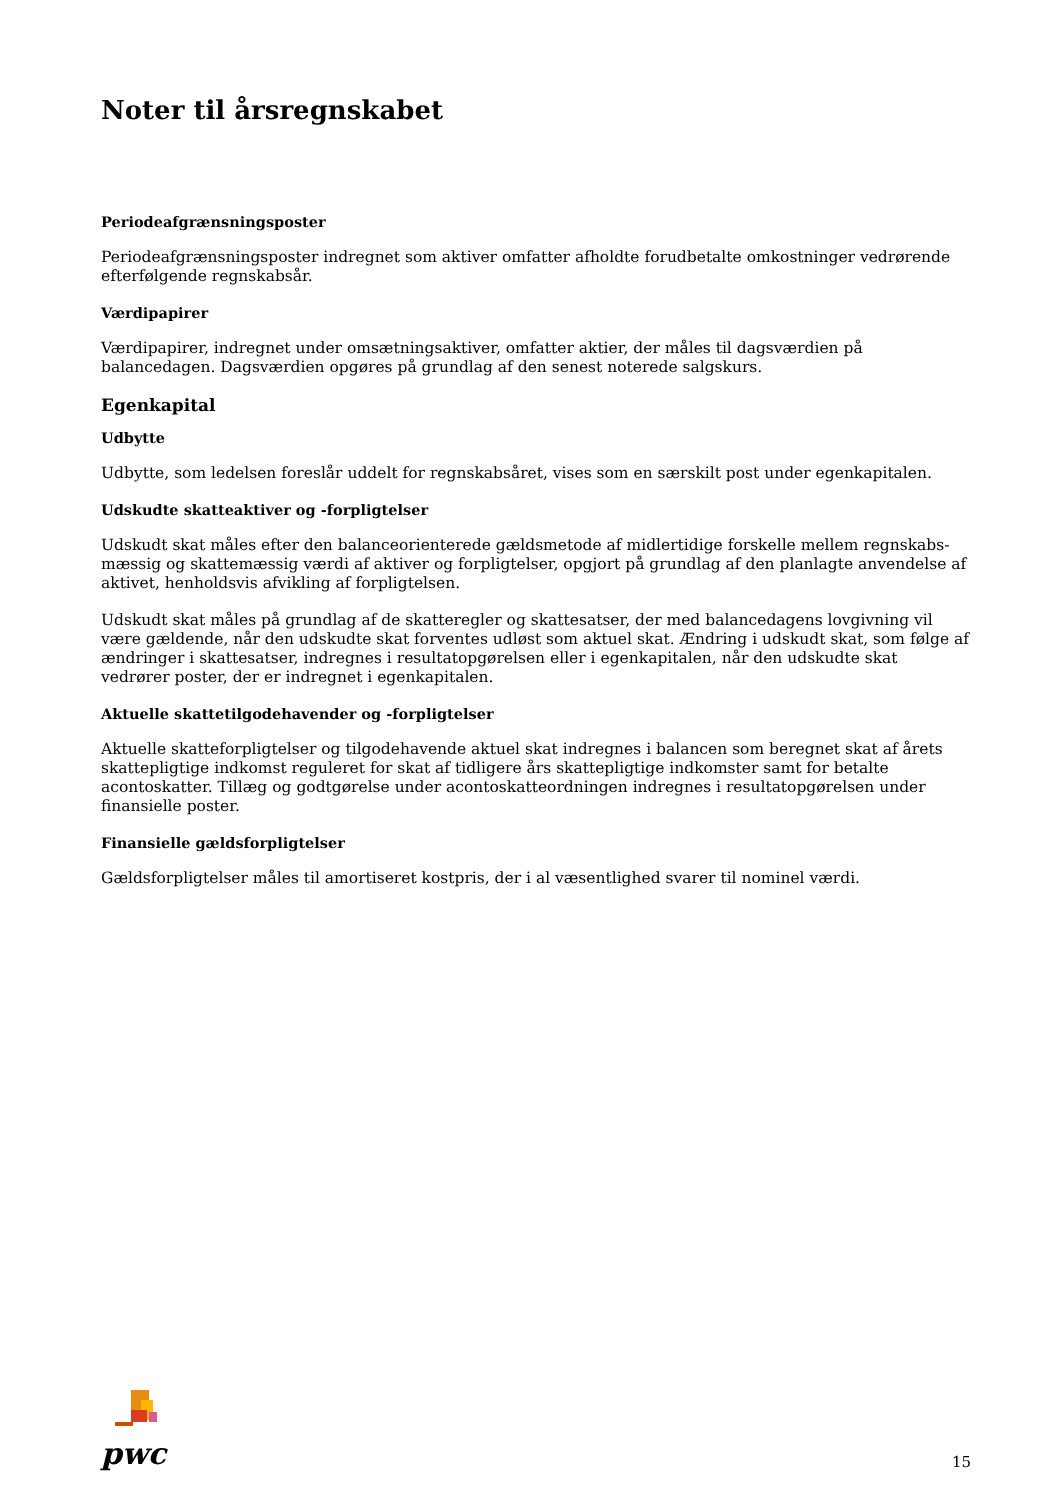Noter til årsregnskabet
Periodeafgrænsningsposter
Periodeafgrænsningsposter indregnet som aktiver omfatter afholdte forudbetalte omkostninger vedrørende efterfølgende regnskabsår.
Værdipapirer
Værdipapirer, indregnet under omsætningsaktiver, omfatter aktier, der måles til dagsværdien på balancedagen. Dagsværdien opgøres på grundlag af den senest noterede salgskurs.
Egenkapital
Udbytte
Udbytte, som ledelsen foreslår uddelt for regnskabsåret, vises som en særskilt post under egenkapitalen.
Udskudte skatteaktiver og -forpligtelser
Udskudt skat måles efter den balanceorienterede gældsmetode af midlertidige forskelle mellem regnskabs-mæssig og skattemæssig værdi af aktiver og forpligtelser, opgjort på grundlag af den planlagte anvendelse af aktivet, henholdsvis afvikling af forpligtelsen.
Udskudt skat måles på grundlag af de skatteregler og skattesatser, der med balancedagens lovgivning vil være gældende, når den udskudte skat forventes udløst som aktuel skat. Ændring i udskudt skat, som følge af ændringer i skattesatser, indregnes i resultatopgørelsen eller i egenkapitalen, når den udskudte skat vedrører poster, der er indregnet i egenkapitalen.
Aktuelle skattetilgodehavender og -forpligtelser
Aktuelle skatteforpligtelser og tilgodehavende aktuel skat indregnes i balancen som beregnet skat af årets skattepligtige indkomst reguleret for skat af tidligere års skattepligtige indkomster samt for betalte acontoskatter. Tillæg og godtgørelse under acontoskatteordningen indregnes i resultatopgørelsen under finansielle poster.
Finansielle gældsforpligtelser
Gældsforpligtelser måles til amortiseret kostpris, der i al væsentlighed svarer til nominel værdi.
pwc
15